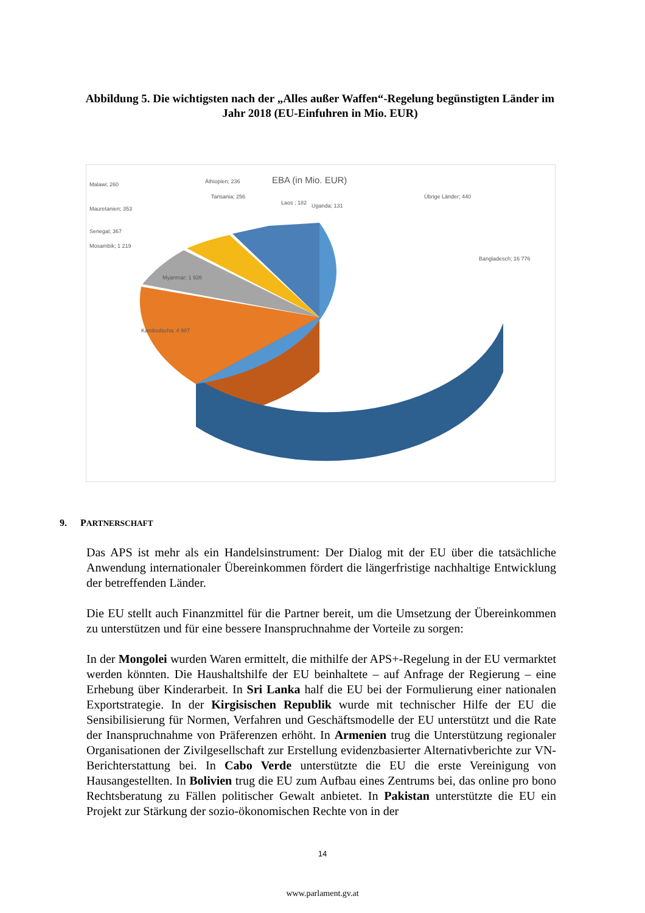Abbildung 5. Die wichtigsten nach der „Alles außer Waffen“-Regelung begünstigten Länder im Jahr 2018 (EU-Einfuhren in Mio. EUR)
EBA (in Mio. EUR)
Malawi; 260
Äthiopien; 236
Tansania; 256
Laos ; 182
Uganda; 131
Übrige Länder; 440
Mauretanien; 353
Senegal; 367
Mosambik; 1 219
Bangladesch; 16 776
Myanmar; 1 926
Kambodscha; 4 987
9. PARTNERSCHAFT
Das APS ist mehr als ein Handelsinstrument: Der Dialog mit der EU über die tatsächliche Anwendung internationaler Übereinkommen fördert die längerfristige nachhaltige Entwicklung der betreffenden Länder.
Die EU stellt auch Finanzmittel für die Partner bereit, um die Umsetzung der Übereinkommen zu unterstützen und für eine bessere Inanspruchnahme der Vorteile zu sorgen:
In der Mongolei wurden Waren ermittelt, die mithilfe der APS+-Regelung in der EU vermarktet werden könnten. Die Haushaltshilfe der EU beinhaltete – auf Anfrage der Regierung – eine Erhebung über Kinderarbeit. In Sri Lanka half die EU bei der Formulierung einer nationalen Exportstrategie. In der Kirgisischen Republik wurde mit technischer Hilfe der EU die Sensibilisierung für Normen, Verfahren und Geschäftsmodelle der EU unterstützt und die Rate der Inanspruchnahme von Präferenzen erhöht. In Armenien trug die Unterstützung regionaler Organisationen der Zivilgesellschaft zur Erstellung evidenzbasierter Alternativberichte zur VN-Berichterstattung bei. In Cabo Verde unterstützte die EU die erste Vereinigung von Hausangestellten. In Bolivien trug die EU zum Aufbau eines Zentrums bei, das online pro bono Rechtsberatung zu Fällen politischer Gewalt anbietet. In Pakistan unterstützte die EU ein Projekt zur Stärkung der sozio-ökonomischen Rechte von in der
14
www.parlament.gv.at